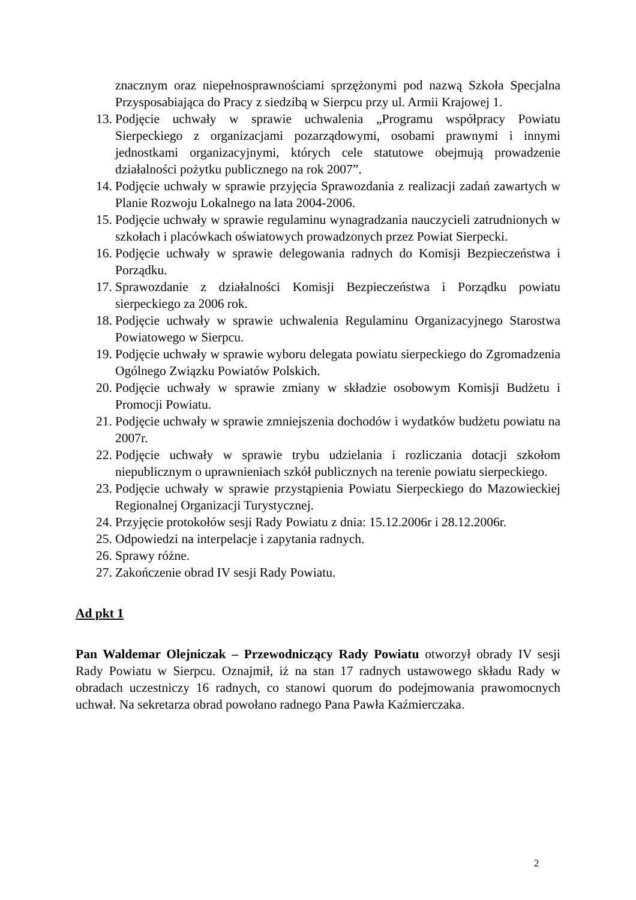znacznym oraz niepełnosprawnościami sprzężonymi pod nazwą Szkoła Specjalna Przysposabiająca do Pracy z siedzibą w Sierpcu przy ul. Armii Krajowej 1.
13. Podjęcie uchwały w sprawie uchwalenia „Programu współpracy Powiatu Sierpeckiego z organizacjami pozarządowymi, osobami prawnymi i innymi jednostkami organizacyjnymi, których cele statutowe obejmują prowadzenie działalności pożytku publicznego na rok 2007”.
14. Podjęcie uchwały w sprawie przyjęcia Sprawozdania z realizacji zadań zawartych w Planie Rozwoju Lokalnego na lata 2004-2006.
15. Podjęcie uchwały w sprawie regulaminu wynagradzania nauczycieli zatrudnionych w szkołach i placówkach oświatowych prowadzonych przez Powiat Sierpecki.
16. Podjęcie uchwały w sprawie delegowania radnych do Komisji Bezpieczeństwa i Porządku.
17. Sprawozdanie z działalności Komisji Bezpieczeństwa i Porządku powiatu sierpeckiego za 2006 rok.
18. Podjęcie uchwały w sprawie uchwalenia Regulaminu Organizacyjnego Starostwa Powiatowego w Sierpcu.
19. Podjęcie uchwały w sprawie wyboru delegata powiatu sierpeckiego do Zgromadzenia Ogólnego Związku Powiatów Polskich.
20. Podjęcie uchwały w sprawie zmiany w składzie osobowym Komisji Budżetu i Promocji Powiatu.
21. Podjęcie uchwały w sprawie zmniejszenia dochodów i wydatków budżetu powiatu na 2007r.
22. Podjęcie uchwały w sprawie trybu udzielania i rozliczania dotacji szkołom niepublicznym o uprawnieniach szkół publicznych na terenie powiatu sierpeckiego.
23. Podjęcie uchwały w sprawie przystąpienia Powiatu Sierpeckiego do Mazowieckiej Regionalnej Organizacji Turystycznej.
24. Przyjęcie protokołów sesji Rady Powiatu z dnia: 15.12.2006r i 28.12.2006r.
25. Odpowiedzi na interpelacje i zapytania radnych.
26. Sprawy różne.
27. Zakończenie obrad IV sesji Rady Powiatu.
Ad pkt 1
Pan Waldemar Olejniczak – Przewodniczący Rady Powiatu otworzył obrady IV sesji Rady Powiatu w Sierpcu. Oznajmił, iż na stan 17 radnych ustawowego składu Rady w obradach uczestniczy 16 radnych, co stanowi quorum do podejmowania prawomocnych uchwał. Na sekretarza obrad powołano radnego Pana Pawła Kaźmierczaka.
2